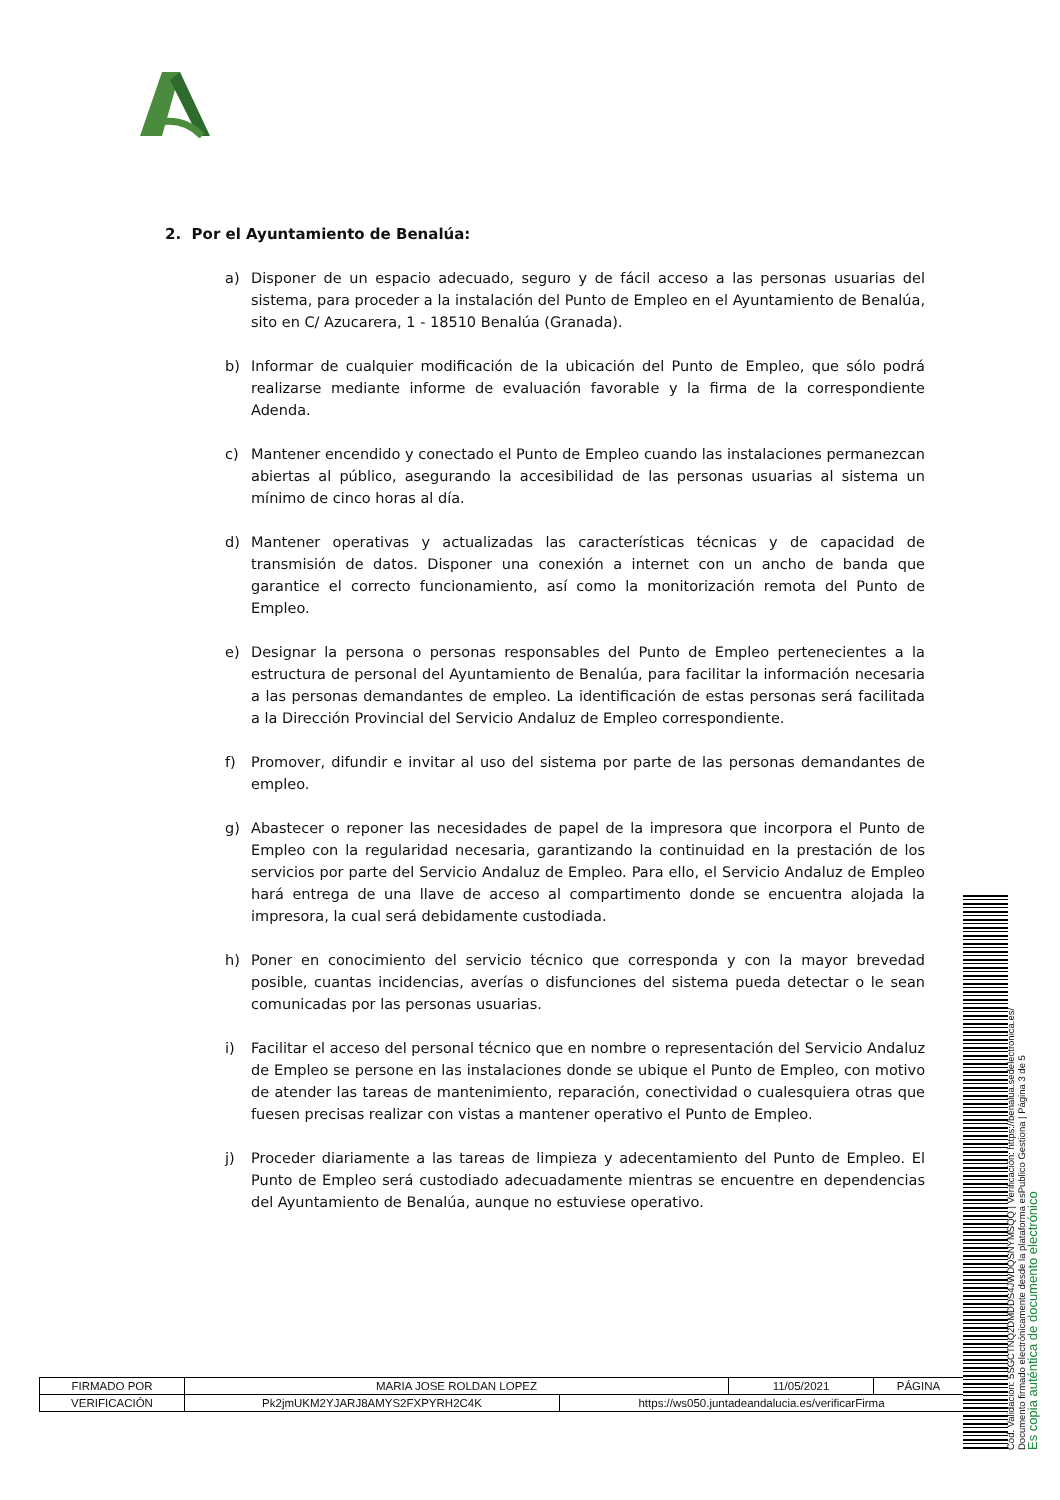2. Por el Ayuntamiento de Benalúa:
a) Disponer de un espacio adecuado, seguro y de fácil acceso a las personas usuarias del sistema, para proceder a la instalación del Punto de Empleo en el Ayuntamiento de Benalúa, sito en C/ Azucarera, 1 - 18510 Benalúa (Granada).
b) Informar de cualquier modificación de la ubicación del Punto de Empleo, que sólo podrá realizarse mediante informe de evaluación favorable y la firma de la correspondiente Adenda.
c) Mantener encendido y conectado el Punto de Empleo cuando las instalaciones permanezcan abiertas al público, asegurando la accesibilidad de las personas usuarias al sistema un mínimo de cinco horas al día.
d) Mantener operativas y actualizadas las características técnicas y de capacidad de transmisión de datos. Disponer una conexión a internet con un ancho de banda que garantice el correcto funcionamiento, así como la monitorización remota del Punto de Empleo.
e) Designar la persona o personas responsables del Punto de Empleo pertenecientes a la estructura de personal del Ayuntamiento de Benalúa, para facilitar la información necesaria a las personas demandantes de empleo. La identificación de estas personas será facilitada a la Dirección Provincial del Servicio Andaluz de Empleo correspondiente.
f) Promover, difundir e invitar al uso del sistema por parte de las personas demandantes de empleo.
g) Abastecer o reponer las necesidades de papel de la impresora que incorpora el Punto de Empleo con la regularidad necesaria, garantizando la continuidad en la prestación de los servicios por parte del Servicio Andaluz de Empleo. Para ello, el Servicio Andaluz de Empleo hará entrega de una llave de acceso al compartimento donde se encuentra alojada la impresora, la cual será debidamente custodiada.
h) Poner en conocimiento del servicio técnico que corresponda y con la mayor brevedad posible, cuantas incidencias, averías o disfunciones del sistema pueda detectar o le sean comunicadas por las personas usuarias.
i) Facilitar el acceso del personal técnico que en nombre o representación del Servicio Andaluz de Empleo se persone en las instalaciones donde se ubique el Punto de Empleo, con motivo de atender las tareas de mantenimiento, reparación, conectividad o cualesquiera otras que fuesen precisas realizar con vistas a mantener operativo el Punto de Empleo.
j) Proceder diariamente a las tareas de limpieza y adecentamiento del Punto de Empleo. El Punto de Empleo será custodiado adecuadamente mientras se encuentre en dependencias del Ayuntamiento de Benalúa, aunque no estuviese operativo.
| FIRMADO POR | MARIA JOSE ROLDAN LOPEZ | | 11/05/2021 | PÁGINA |
| VERIFICACIÓN | Pk2jmUKM2YJARJ8AMYS2FXPYRH2C4K | https://ws050.juntadeandalucia.es/verificarFirma | | |
Cód. Validación: 5SGCTNQ2DMDDS4JWDQSNYMSQQ | Verificación: https://benalua.sedelectronica.es/
Documento firmado electrónicamente desde la plataforma esPublico Gestiona | Página 3 de 5
Es copia auténtica de documento electrónico